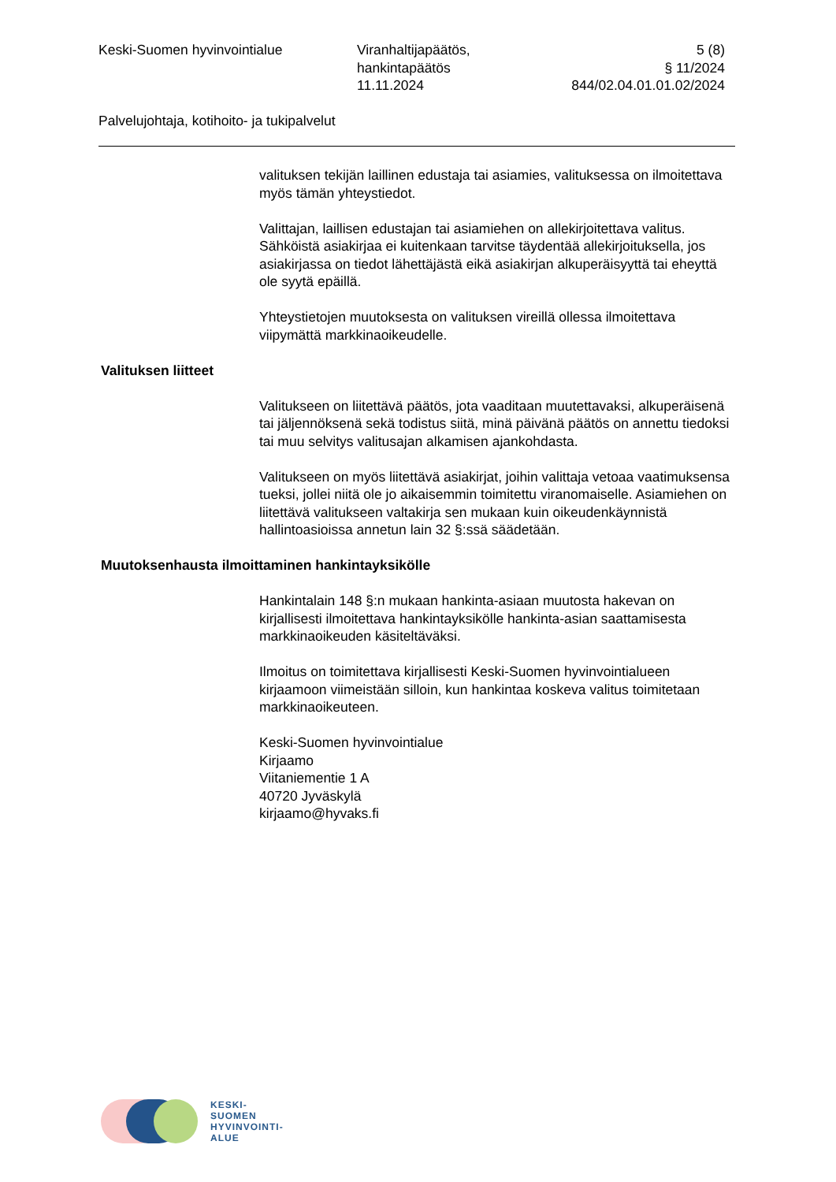Keski-Suomen hyvinvointialue Viranhaltijapäätös,
hankintapäätös
11.11.2024
5 (8)
§ 11/2024
844/02.04.01.01.02/2024
Palvelujohtaja, kotihoito- ja tukipalvelut
valituksen tekijän laillinen edustaja tai asiamies, valituksessa on ilmoitettava myös tämän yhteystiedot.
Valittajan, laillisen edustajan tai asiamiehen on allekirjoitettava valitus. Sähköistä asiakirjaa ei kuitenkaan tarvitse täydentää allekirjoituksella, jos asiakirjassa on tiedot lähettäjästä eikä asiakirjan alkuperäisyyttä tai eheyttä ole syytä epäillä.
Yhteystietojen muutoksesta on valituksen vireillä ollessa ilmoitettava viipymättä markkinaoikeudelle.
Valituksen liitteet
Valitukseen on liitettävä päätös, jota vaaditaan muutettavaksi, alkuperäisenä tai jäljennöksenä sekä todistus siitä, minä päivänä päätös on annettu tiedoksi tai muu selvitys valitusajan alkamisen ajankohdasta.
Valitukseen on myös liitettävä asiakirjat, joihin valittaja vetoaa vaatimuksensa tueksi, jollei niitä ole jo aikaisemmin toimitettu viranomaiselle. Asiamiehen on liitettävä valitukseen valtakirja sen mukaan kuin oikeudenkäynnistä hallintoasioissa annetun lain 32 §:ssä säädetään.
Muutoksenhausta ilmoittaminen hankintayksikölle
Hankintalain 148 §:n mukaan hankinta-asiaan muutosta hakevan on kirjallisesti ilmoitettava hankintayksikölle hankinta-asian saattamisesta markkinaoikeuden käsiteltäväksi.
Ilmoitus on toimitettava kirjallisesti Keski-Suomen hyvinvointialueen kirjaamoon viimeistään silloin, kun hankintaa koskeva valitus toimitetaan markkinaoikeuteen.
Keski-Suomen hyvinvointialue
Kirjaamo
Viitaniementie 1 A
40720 Jyväskylä
kirjaamo@hyvaks.fi
KESKI-
SUOMEN
HYVINVOINTI-
ALUE